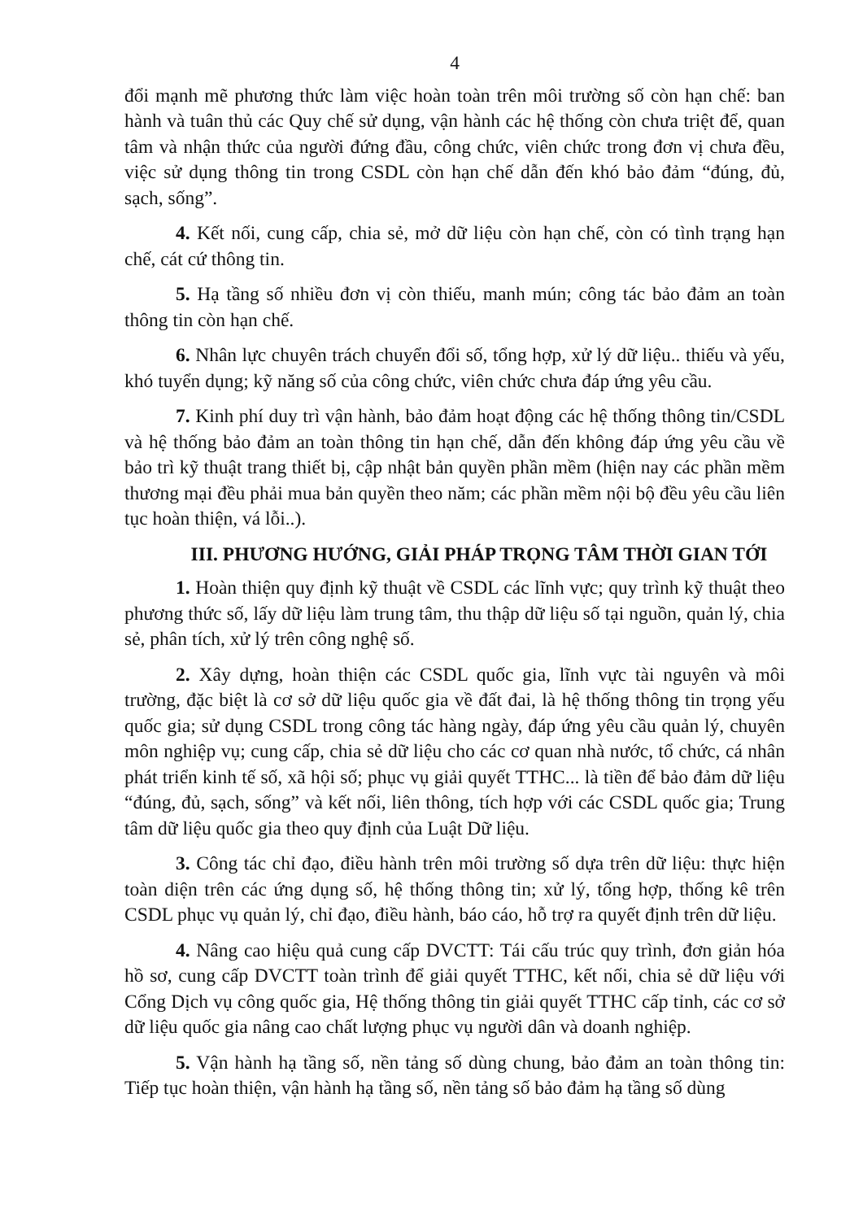4
đổi mạnh mẽ phương thức làm việc hoàn toàn trên môi trường số còn hạn chế: ban hành và tuân thủ các Quy chế sử dụng, vận hành các hệ thống còn chưa triệt để, quan tâm và nhận thức của người đứng đầu, công chức, viên chức trong đơn vị chưa đều, việc sử dụng thông tin trong CSDL còn hạn chế dẫn đến khó bảo đảm “đúng, đủ, sạch, sống”.
4. Kết nối, cung cấp, chia sẻ, mở dữ liệu còn hạn chế, còn có tình trạng hạn chế, cát cứ thông tin.
5. Hạ tầng số nhiều đơn vị còn thiếu, manh mún; công tác bảo đảm an toàn thông tin còn hạn chế.
6. Nhân lực chuyên trách chuyển đổi số, tổng hợp, xử lý dữ liệu.. thiếu và yếu, khó tuyển dụng; kỹ năng số của công chức, viên chức chưa đáp ứng yêu cầu.
7. Kinh phí duy trì vận hành, bảo đảm hoạt động các hệ thống thông tin/CSDL và hệ thống bảo đảm an toàn thông tin hạn chế, dẫn đến không đáp ứng yêu cầu về bảo trì kỹ thuật trang thiết bị, cập nhật bản quyền phần mềm (hiện nay các phần mềm thương mại đều phải mua bản quyền theo năm; các phần mềm nội bộ đều yêu cầu liên tục hoàn thiện, vá lỗi..).
III. PHƯƠNG HƯỚNG, GIẢI PHÁP TRỌNG TÂM THỜI GIAN TỚI
1. Hoàn thiện quy định kỹ thuật về CSDL các lĩnh vực; quy trình kỹ thuật theo phương thức số, lấy dữ liệu làm trung tâm, thu thập dữ liệu số tại nguồn, quản lý, chia sẻ, phân tích, xử lý trên công nghệ số.
2. Xây dựng, hoàn thiện các CSDL quốc gia, lĩnh vực tài nguyên và môi trường, đặc biệt là cơ sở dữ liệu quốc gia về đất đai, là hệ thống thông tin trọng yếu quốc gia; sử dụng CSDL trong công tác hàng ngày, đáp ứng yêu cầu quản lý, chuyên môn nghiệp vụ; cung cấp, chia sẻ dữ liệu cho các cơ quan nhà nước, tổ chức, cá nhân phát triển kinh tế số, xã hội số; phục vụ giải quyết TTHC... là tiền để bảo đảm dữ liệu “đúng, đủ, sạch, sống” và kết nối, liên thông, tích hợp với các CSDL quốc gia; Trung tâm dữ liệu quốc gia theo quy định của Luật Dữ liệu.
3. Công tác chỉ đạo, điều hành trên môi trường số dựa trên dữ liệu: thực hiện toàn diện trên các ứng dụng số, hệ thống thông tin; xử lý, tổng hợp, thống kê trên CSDL phục vụ quản lý, chỉ đạo, điều hành, báo cáo, hỗ trợ ra quyết định trên dữ liệu.
4. Nâng cao hiệu quả cung cấp DVCTT: Tái cấu trúc quy trình, đơn giản hóa hồ sơ, cung cấp DVCTT toàn trình để giải quyết TTHC, kết nối, chia sẻ dữ liệu với Cổng Dịch vụ công quốc gia, Hệ thống thông tin giải quyết TTHC cấp tỉnh, các cơ sở dữ liệu quốc gia nâng cao chất lượng phục vụ người dân và doanh nghiệp.
5. Vận hành hạ tầng số, nền tảng số dùng chung, bảo đảm an toàn thông tin: Tiếp tục hoàn thiện, vận hành hạ tầng số, nền tảng số bảo đảm hạ tầng số dùng